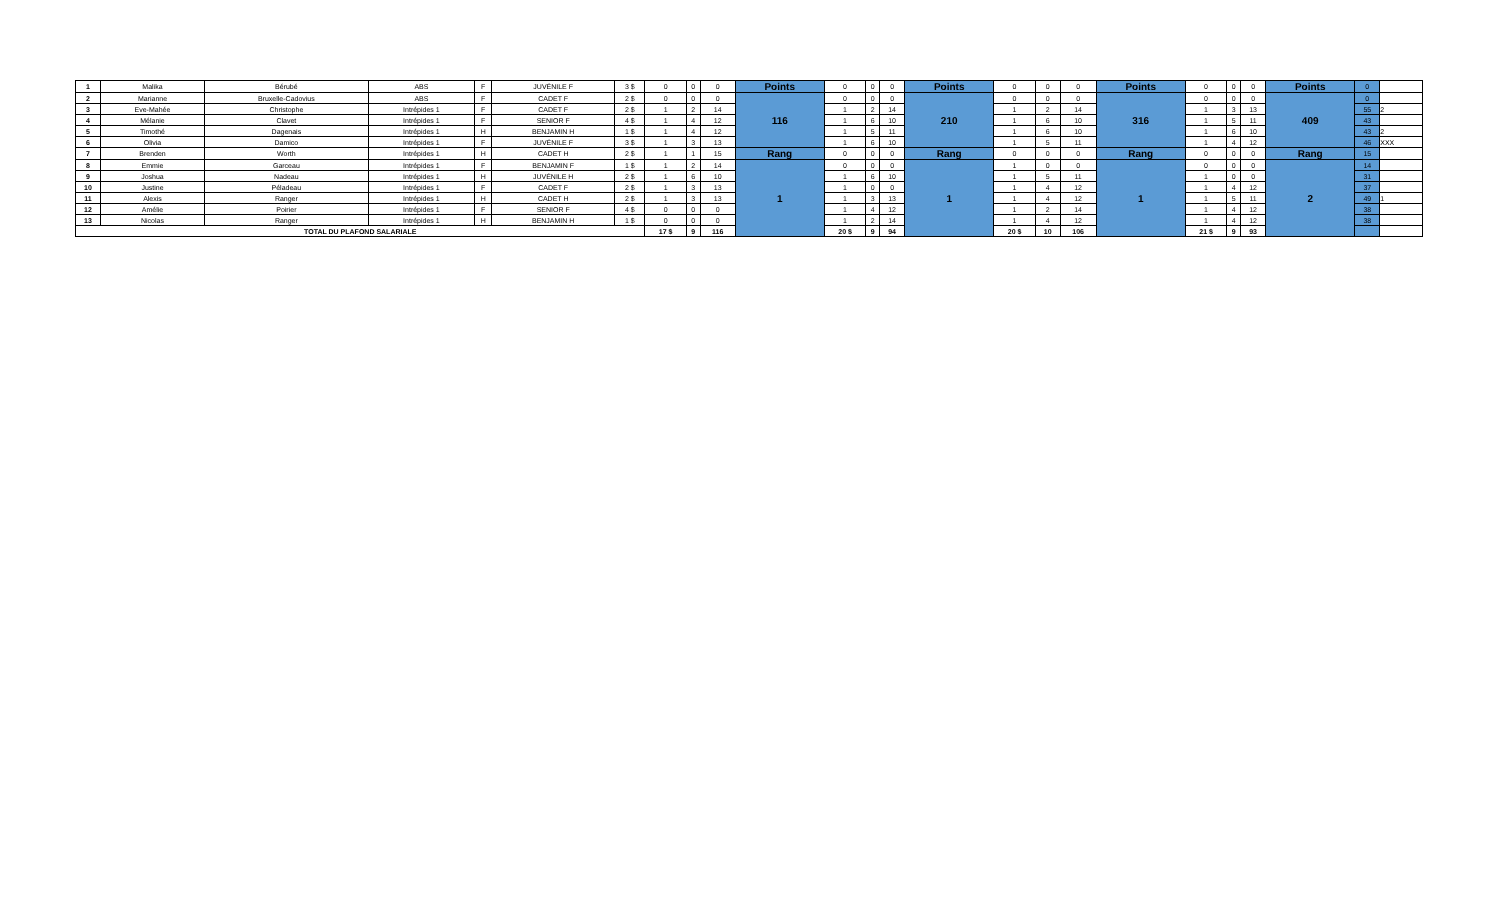| 1 | Malika | Bérubé | ABS | F | JUVÉNILE F | 3 $ | 0 | 0 | 0 | Points | 0 | 0 | 0 | Points | 0 | 0 | 0 | Points | 0 | 0 | 0 | Points | 0 | |
| 2 | Marianne | Bruxelle-Cadovius | ABS | F | CADET F | 2 $ | 0 | 0 | 0 | 116 | 0 | 0 | 0 | 210 | 0 | 0 | 0 | 316 | 0 | 0 | 0 | 409 | 0 | |
| 3 | Eve-Mahée | Christophe | Intrépides 1 | F | CADET F | 2 $ | 1 | 2 | 14 | | 1 | 2 | 14 | | 1 | 2 | 14 | | 1 | 3 | 13 | | 55 | 2 |
| 4 | Mélanie | Clavet | Intrépides 1 | F | SENIOR F | 4 $ | 1 | 4 | 12 | | 1 | 6 | 10 | | 1 | 6 | 10 | | 1 | 5 | 11 | | 43 | |
| 5 | Timothé | Dagenais | Intrépides 1 | H | BENJAMIN H | 1 $ | 1 | 4 | 12 | | 1 | 5 | 11 | | 1 | 6 | 10 | | 1 | 6 | 10 | | 43 | 2 |
| 6 | Olivia | Damico | Intrépides 1 | F | JUVÉNILE F | 3 $ | 1 | 3 | 13 | | 1 | 6 | 10 | | 1 | 5 | 11 | | 1 | 4 | 12 | | 46 | XXX |
| 7 | Brenden | Worth | Intrépides 1 | H | CADET H | 2 $ | 1 | 1 | 15 | Rang | 0 | 0 | 0 | Rang | 0 | 0 | 0 | Rang | 0 | 0 | 0 | Rang | 15 | |
| 8 | Emmie | Garceau | Intrépides 1 | F | BENJAMIN F | 1 $ | 1 | 2 | 14 | 1 | 0 | 0 | 0 | 1 | 1 | 0 | 0 | 1 | 0 | 0 | 0 | 2 | 14 | |
| 9 | Joshua | Nadeau | Intrépides 1 | H | JUVÉNILE H | 2 $ | 1 | 6 | 10 | | 1 | 6 | 10 | | 1 | 5 | 11 | | 1 | 0 | 0 | | 31 | |
| 10 | Justine | Péladeau | Intrépides 1 | F | CADET F | 2 $ | 1 | 3 | 13 | | 1 | 0 | 0 | | 1 | 4 | 12 | | 1 | 4 | 12 | | 37 | |
| 11 | Alexis | Ranger | Intrépides 1 | H | CADET H | 2 $ | 1 | 3 | 13 | | 1 | 3 | 13 | | 1 | 4 | 12 | | 1 | 5 | 11 | | 49 | 1 |
| 12 | Amélie | Poirier | Intrépides 1 | F | SENIOR F | 4 $ | 0 | 0 | 0 | | 1 | 4 | 12 | | 1 | 2 | 14 | | 1 | 4 | 12 | | 38 | |
| 13 | Nicolas | Ranger | Intrépides 1 | H | BENJAMIN H | 1 $ | 0 | 0 | 0 | | 1 | 2 | 14 | | 1 | 4 | 12 | | 1 | 4 | 12 | | 38 | |
| TOTAL DU PLAFOND SALARIALE | | | | | | | 17 $ | 9 | 116 | | 20 $ | 9 | 94 | | 20 $ | 10 | 106 | | 21 $ | 9 | 93 | | | |